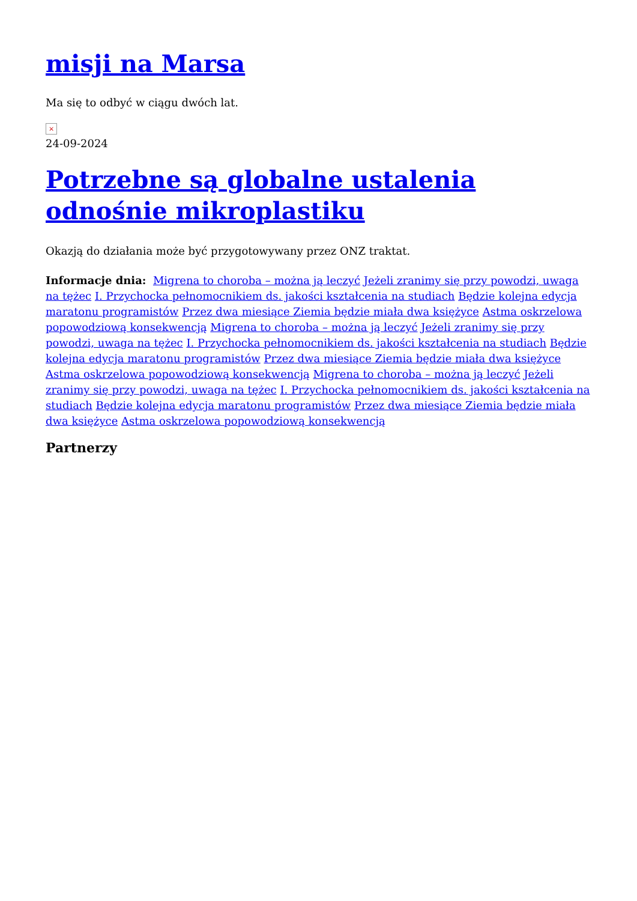misji na Marsa
Ma się to odbyć w ciągu dwóch lat.
×
24-09-2024
Potrzebne są globalne ustalenia odnośnie mikroplastiku
Okazją do działania może być przygotowywany przez ONZ traktat.
Informacje dnia: Migrena to choroba – można ją leczyć Jeżeli zranimy się przy powodzi, uwaga na tężec I. Przychocka pełnomocnikiem ds. jakości kształcenia na studiach Będzie kolejna edycja maratonu programistów Przez dwa miesiące Ziemia będzie miała dwa księżyce Astma oskrzelowa popowodziową konsekwencją Migrena to choroba – można ją leczyć Jeżeli zranimy się przy powodzi, uwaga na tężec I. Przychocka pełnomocnikiem ds. jakości kształcenia na studiach Będzie kolejna edycja maratonu programistów Przez dwa miesiące Ziemia będzie miała dwa księżyce Astma oskrzelowa popowodziową konsekwencją Migrena to choroba – można ją leczyć Jeżeli zranimy się przy powodzi, uwaga na tężec I. Przychocka pełnomocnikiem ds. jakości kształcenia na studiach Będzie kolejna edycja maratonu programistów Przez dwa miesiące Ziemia będzie miała dwa księżyce Astma oskrzelowa popowodziową konsekwencją
Partnerzy